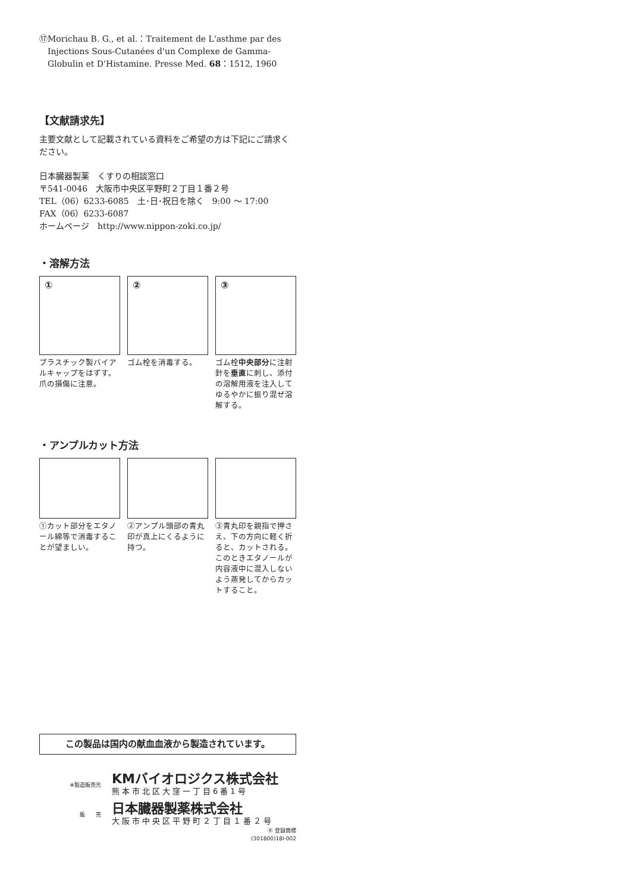⑰Morichau B. G., et al.：Traitement de L'asthme par des Injections Sous-Cutanées d'un Complexe de Gamma-Globulin et D'Histamine. Presse Med. 68：1512, 1960
【文献請求先】
主要文献として記載されている資料をご希望の方は下記にご請求ください。
日本臓器製薬　くすりの相談窓口
〒541-0046　大阪市中央区平野町２丁目１番２号
TEL（06）6233-6085　土･日･祝日を除く　9:00 ～ 17:00
FAX（06）6233-6087
ホームページ　http://www.nippon-zoki.co.jp/
・溶解方法
①
プラスチック製バイアルキャップをはずす。爪の損傷に注意。
②
ゴム栓を消毒する。
③
ゴム栓中央部分に注射針を垂直に刺し、添付の溶解用液を注入してゆるやかに振り混ぜ溶解する。
・アンプルカット方法
①カット部分をエタノール綿等で消毒することが望ましい。
②アンプル頭部の青丸印が真上にくるように持つ。
③青丸印を親指で押さえ、下の方向に軽く折ると、カットされる。このときエタノールが内容液中に混入しないよう蒸発してからカットすること。
この製品は国内の献血血液から製造されています。
※製造販売元
KMバイオロジクス株式会社
熊本市北区大窪一丁目6番1号
販　　売
日本臓器製薬株式会社
大阪市中央区平野町２丁目１番２号
Ⓡ 登録商標
(301800)18I-002